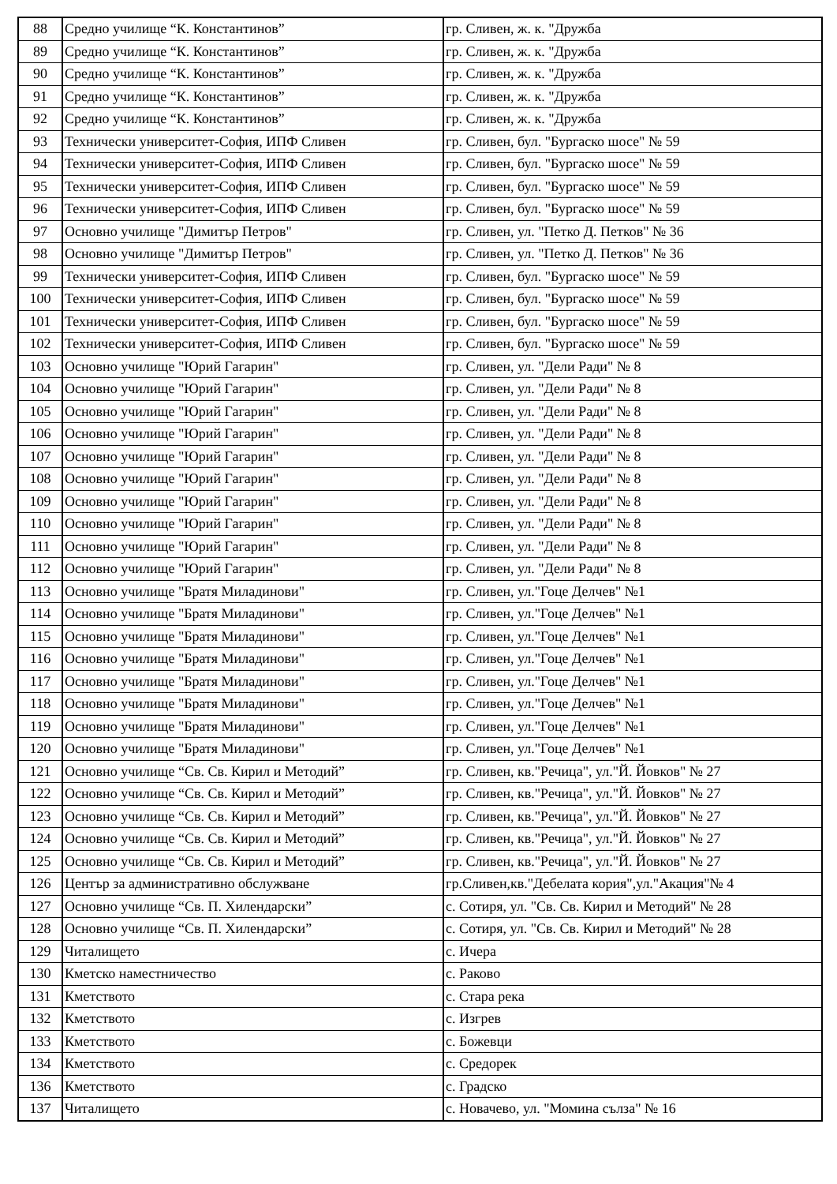| 88 | Средно училище “К. Константинов” | гр. Сливен, ж. к. "Дружба |
| 89 | Средно училище “К. Константинов” | гр. Сливен, ж. к. "Дружба |
| 90 | Средно училище “К. Константинов” | гр. Сливен, ж. к. "Дружба |
| 91 | Средно училище “К. Константинов” | гр. Сливен, ж. к. "Дружба |
| 92 | Средно училище “К. Константинов” | гр. Сливен, ж. к. "Дружба |
| 93 | Технически университет-София, ИПФ Сливен | гр. Сливен, бул. "Бургаско шосе" № 59 |
| 94 | Технически университет-София, ИПФ Сливен | гр. Сливен, бул. "Бургаско шосе" № 59 |
| 95 | Технически университет-София, ИПФ Сливен | гр. Сливен, бул. "Бургаско шосе" № 59 |
| 96 | Технически университет-София, ИПФ Сливен | гр. Сливен, бул. "Бургаско шосе" № 59 |
| 97 | Основно училище "Димитър Петров" | гр. Сливен, ул. "Петко Д. Петков" № 36 |
| 98 | Основно училище "Димитър Петров" | гр. Сливен, ул. "Петко Д. Петков" № 36 |
| 99 | Технически университет-София, ИПФ Сливен | гр. Сливен, бул. "Бургаско шосе" № 59 |
| 100 | Технически университет-София, ИПФ Сливен | гр. Сливен, бул. "Бургаско шосе" № 59 |
| 101 | Технически университет-София, ИПФ Сливен | гр. Сливен, бул. "Бургаско шосе" № 59 |
| 102 | Технически университет-София, ИПФ Сливен | гр. Сливен, бул. "Бургаско шосе" № 59 |
| 103 | Основно училище "Юрий Гагарин" | гр. Сливен, ул. "Дели Ради" № 8 |
| 104 | Основно училище "Юрий Гагарин" | гр. Сливен, ул. "Дели Ради" № 8 |
| 105 | Основно училище "Юрий Гагарин" | гр. Сливен, ул. "Дели Ради" № 8 |
| 106 | Основно училище "Юрий Гагарин" | гр. Сливен, ул. "Дели Ради" № 8 |
| 107 | Основно училище "Юрий Гагарин" | гр. Сливен, ул. "Дели Ради" № 8 |
| 108 | Основно училище "Юрий Гагарин" | гр. Сливен, ул. "Дели Ради" № 8 |
| 109 | Основно училище "Юрий Гагарин" | гр. Сливен, ул. "Дели Ради" № 8 |
| 110 | Основно училище "Юрий Гагарин" | гр. Сливен, ул. "Дели Ради" № 8 |
| 111 | Основно училище "Юрий Гагарин" | гр. Сливен, ул. "Дели Ради" № 8 |
| 112 | Основно училище "Юрий Гагарин" | гр. Сливен, ул. "Дели Ради" № 8 |
| 113 | Основно училище "Братя Миладинови" | гр. Сливен, ул."Гоце Делчев" №1 |
| 114 | Основно училище "Братя Миладинови" | гр. Сливен, ул."Гоце Делчев" №1 |
| 115 | Основно училище "Братя Миладинови" | гр. Сливен, ул."Гоце Делчев" №1 |
| 116 | Основно училище "Братя Миладинови" | гр. Сливен, ул."Гоце Делчев" №1 |
| 117 | Основно училище "Братя Миладинови" | гр. Сливен, ул."Гоце Делчев" №1 |
| 118 | Основно училище "Братя Миладинови" | гр. Сливен, ул."Гоце Делчев" №1 |
| 119 | Основно училище "Братя Миладинови" | гр. Сливен, ул."Гоце Делчев" №1 |
| 120 | Основно училище "Братя Миладинови" | гр. Сливен, ул."Гоце Делчев" №1 |
| 121 | Основно училище “Св. Св. Кирил и Методий” | гр. Сливен, кв."Речица", ул."Й. Йовков" № 27 |
| 122 | Основно училище “Св. Св. Кирил и Методий” | гр. Сливен, кв."Речица", ул."Й. Йовков" № 27 |
| 123 | Основно училище “Св. Св. Кирил и Методий” | гр. Сливен, кв."Речица", ул."Й. Йовков" № 27 |
| 124 | Основно училище “Св. Св. Кирил и Методий” | гр. Сливен, кв."Речица", ул."Й. Йовков" № 27 |
| 125 | Основно училище “Св. Св. Кирил и Методий” | гр. Сливен, кв."Речица", ул."Й. Йовков" № 27 |
| 126 | Център за административно обслужване | гр.Сливен,кв."Дебелата кория",ул."Акация"№ 4 |
| 127 | Основно училище “Св. П. Хилендарски” | с. Сотиря, ул. "Св. Св. Кирил и Методий" № 28 |
| 128 | Основно училище “Св. П. Хилендарски” | с. Сотиря, ул. "Св. Св. Кирил и Методий" № 28 |
| 129 | Читалището | с. Ичера |
| 130 | Кметско наместничество | с. Раково |
| 131 | Кметството | с. Стара река |
| 132 | Кметството | с. Изгрев |
| 133 | Кметството | с. Божевци |
| 134 | Кметството | с. Средорек |
| 136 | Кметството | с. Градско |
| 137 | Читалището | с. Новачево, ул. "Момина сълза" № 16 |